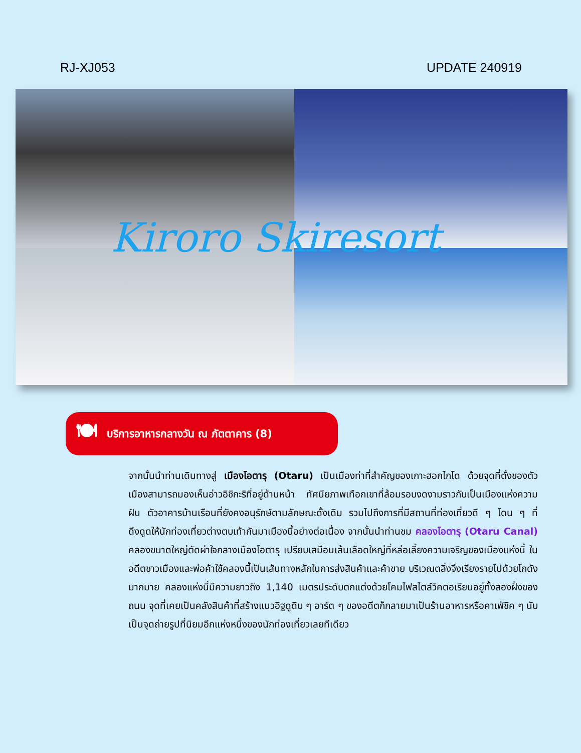RJ-XJ053 UPDATE 240919
Kiroro Skiresort
🍽 บริการอาหารกลางวัน ณ ภัตตาคาร (8)
จากนั้นนำท่านเดินทางสู่ เมืองโอตารุ (Otaru) เป็นเมืองท่าที่สำคัญของเกาะฮอกไกโด ด้วยจุดที่ตั้งของตัวเมืองสามารถมองเห็นอ่าวอิชิกะริที่อยู่ด้านหน้า ทัศนียภาพเทือกเขาที่ล้อมรอบงดงามราวกับเป็นเมืองแห่งความฝัน ตัวอาคารบ้านเรือนที่ยังคงอนุรักษ์ตามลักษณะดั้งเดิม รวมไปถึงการที่มีสถานที่ท่องเที่ยวดี ๆ โดน ๆ ที่ดึงดูดให้นักท่องเที่ยวต่างตบเท้ากันมาเมืองนี้อย่างต่อเนื่อง จากนั้นนำท่านชม คลองโอตารุ (Otaru Canal) คลองขนาดใหญ่ตัดผ่าใจกลางเมืองโอตารุ เปรียบเสมือนเส้นเลือดใหญ่ที่หล่อเลี้ยงความเจริญของเมืองแห่งนี้ ในอดีตชาวเมืองและพ่อค้าใช้คลองนี้เป็นเส้นทางหลักในการส่งสินค้าและค้าขาย บริเวณตลิ่งจึงเรียงรายไปด้วยโกดังมากมาย คลองแห่งนี้มีความยาวถึง 1,140 เมตรประดับตกแต่งด้วยโคมไฟสไตล์วิคตอเรียนอยู่ทั้งสองฝั่งของถนน จุดที่เคยเป็นคลังสินค้าที่สร้างแนวอิฐดูดิบ ๆ อาร์ต ๆ ของอดีตก็กลายมาเป็นร้านอาหารหรือคาเฟ่ชิค ๆ นับเป็นจุดถ่ายรูปที่นิยมอีกแห่งหนึ่งของนักท่องเที่ยวเลยทีเดียว